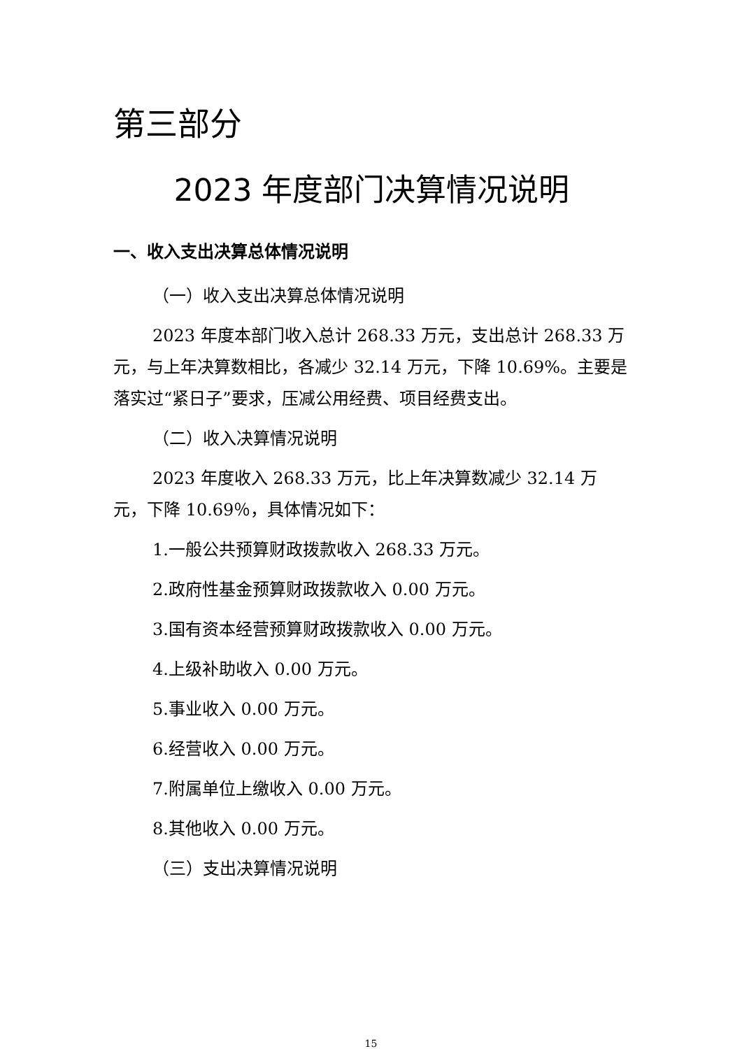第三部分
2023 年度部门决算情况说明
一、收入支出决算总体情况说明
（一）收入支出决算总体情况说明
2023 年度本部门收入总计 268.33 万元，支出总计 268.33 万元，与上年决算数相比，各减少 32.14 万元，下降 10.69%。主要是落实过“紧日子”要求，压减公用经费、项目经费支出。
（二）收入决算情况说明
2023 年度收入 268.33 万元，比上年决算数减少 32.14 万元，下降 10.69％，具体情况如下：
1.一般公共预算财政拨款收入 268.33 万元。
2.政府性基金预算财政拨款收入 0.00 万元。
3.国有资本经营预算财政拨款收入 0.00 万元。
4.上级补助收入 0.00 万元。
5.事业收入 0.00 万元。
6.经营收入 0.00 万元。
7.附属单位上缴收入 0.00 万元。
8.其他收入 0.00 万元。
（三）支出决算情况说明
15